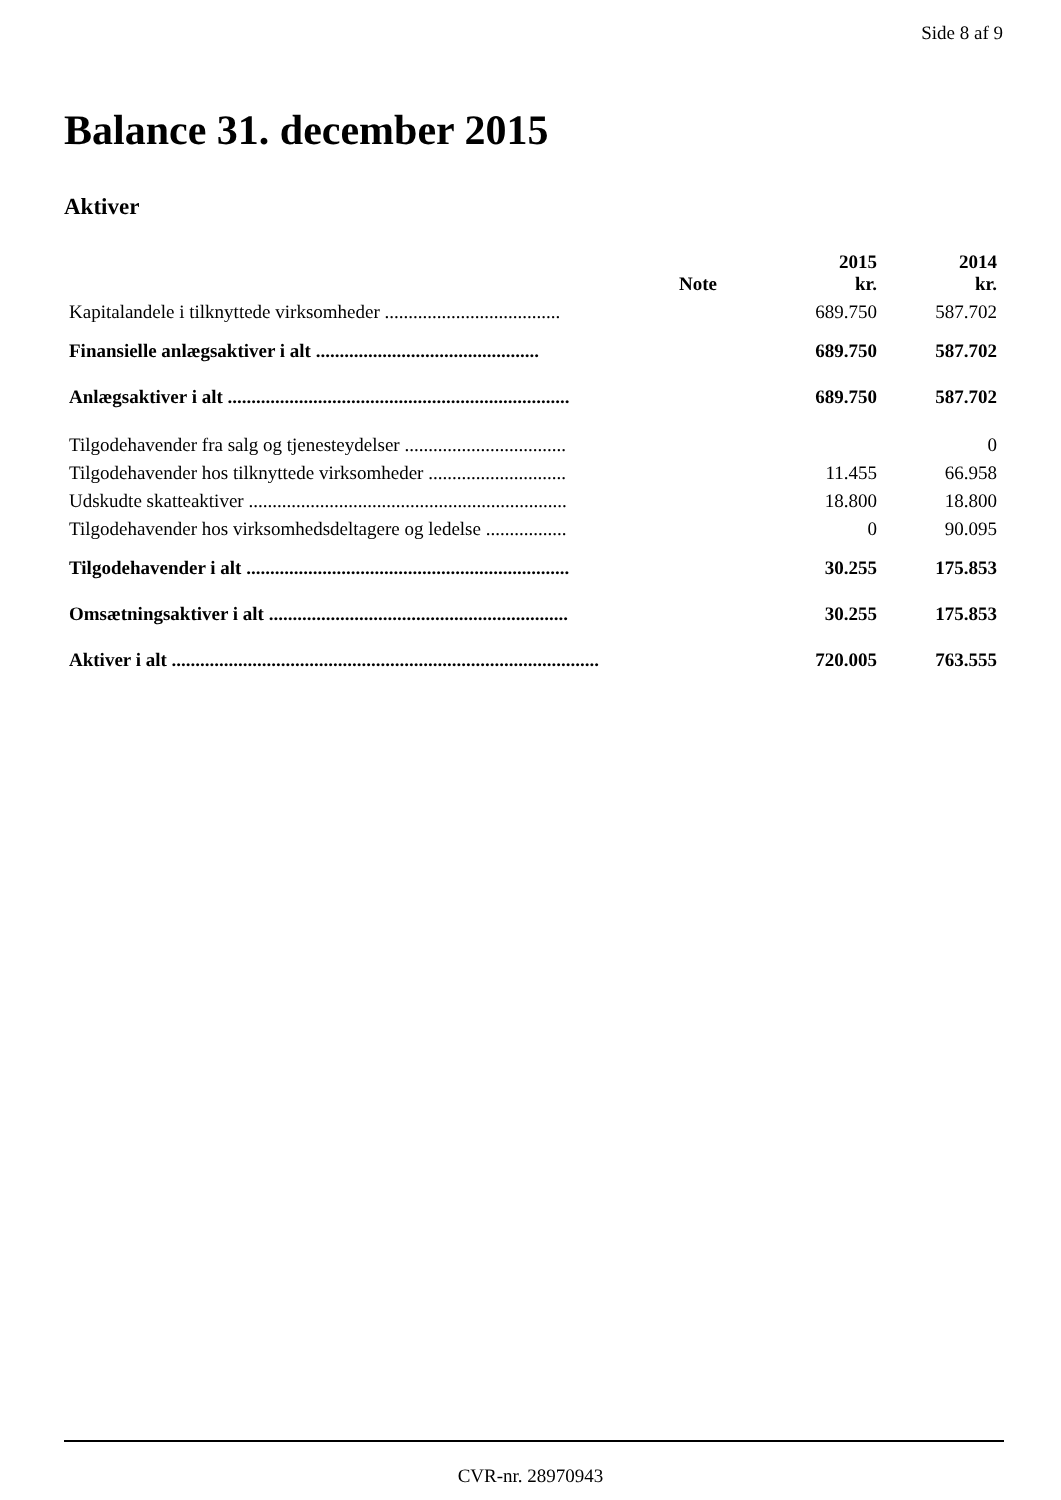Side 8 af 9
Balance 31. december 2015
Aktiver
| | Note | 2015 kr. | 2014 kr. |
| --- | --- | --- | --- |
| Kapitalandele i tilknyttede virksomheder ..................................... | | 689.750 | 587.702 |
| Finansielle anlægsaktiver i alt ............................................... | | 689.750 | 587.702 |
| Anlægsaktiver i alt ........................................................................ | | 689.750 | 587.702 |
| Tilgodehavender fra salg og tjenesteydelser .................................. | | | 0 |
| Tilgodehavender hos tilknyttede virksomheder ............................. | | 11.455 | 66.958 |
| Udskudte skatteaktiver ................................................................... | | 18.800 | 18.800 |
| Tilgodehavender hos virksomhedsdeltagere og ledelse ................. | | 0 | 90.095 |
| Tilgodehavender i alt .................................................................... | | 30.255 | 175.853 |
| Omsætningsaktiver i alt ............................................................... | | 30.255 | 175.853 |
| Aktiver i alt .......................................................................................... | | 720.005 | 763.555 |
CVR-nr. 28970943